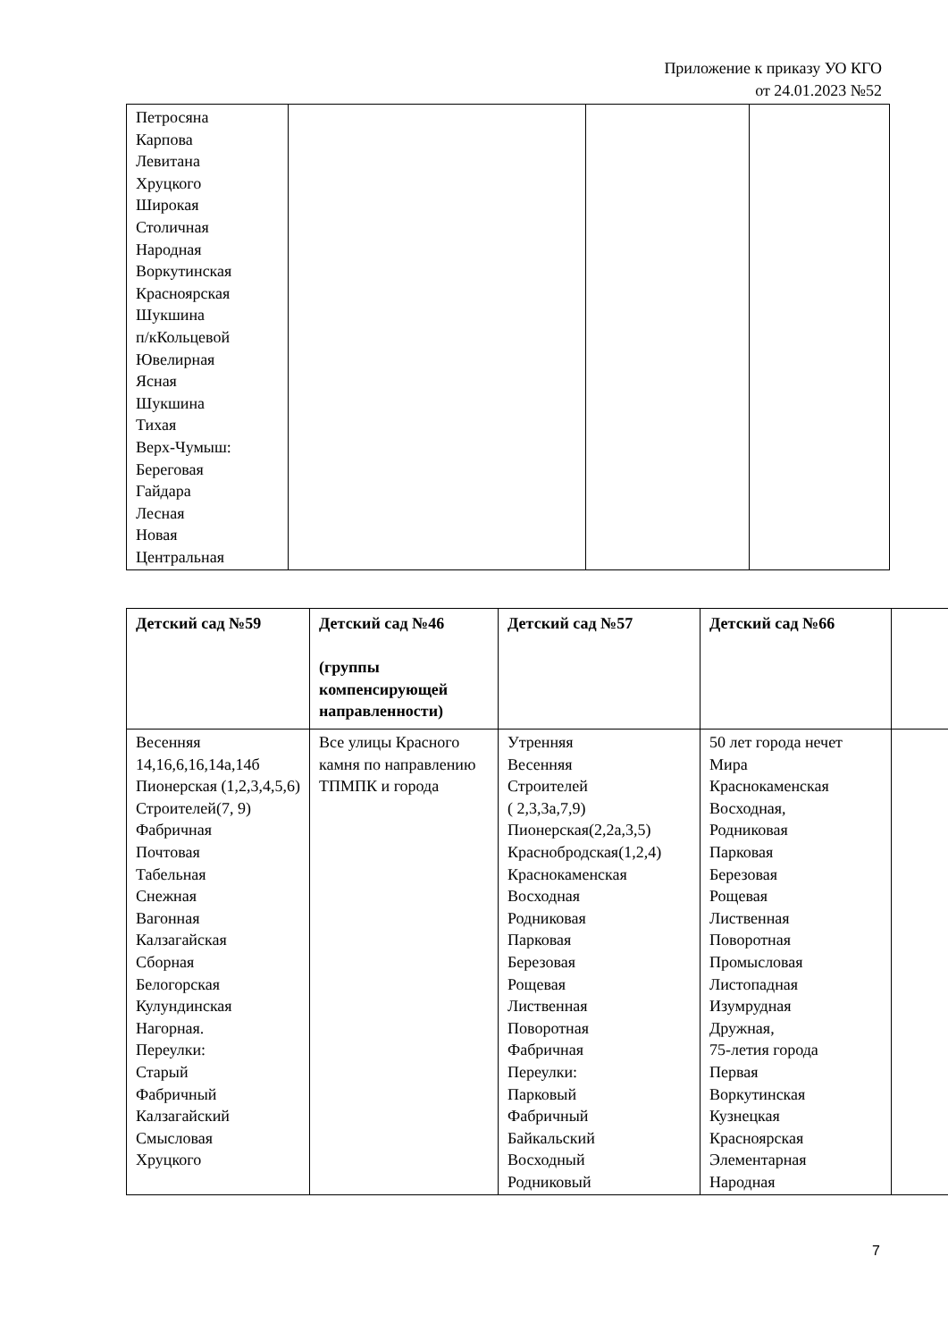Приложение к приказу УО КГО
от 24.01.2023 №52
| Петросяна Карпова Левитана Хруцкого Широкая Столичная Народная Воркутинская Красноярская Шукшина п/кКольцевой Ювелирная Ясная Шукшина Тихая Верх-Чумыш: Береговая Гайдара Лесная Новая Центральная | | | |
| Детский сад №59 | Детский сад №46 (группы компенсирующей направленности) | Детский сад №57 | Детский сад №66 | |
| --- | --- | --- | --- | --- |
| Весенняя 14,16,6,16,14а,14б Пионерская (1,2,3,4,5,6) Строителей(7, 9) Фабричная Почтовая Табельная Снежная Вагонная Калзагайская Сборная Белогорская Кулундинская Нагорная. Переулки: Старый Фабричный Калзагайский Смысловая Хруцкого | Все улицы Красного камня по направлению ТПМПК и города | Утренняя Весенняя Строителей ( 2,3,3а,7,9) Пионерская(2,2а,3,5) Краснобродская(1,2,4) Краснокаменская Восходная Родниковая Парковая Березовая Рощевая Лиственная Поворотная Фабричная Переулки: Парковый Фабричный Байкальский Восходный Родниковый | 50 лет города нечет Мира Краснокаменская Восходная, Родниковая Парковая Березовая Рощевая Лиственная Поворотная Промысловая Листопадная Изумрудная Дружная, 75-летия города Первая Воркутинская Кузнецкая Красноярская Элементарная Народная | |
7